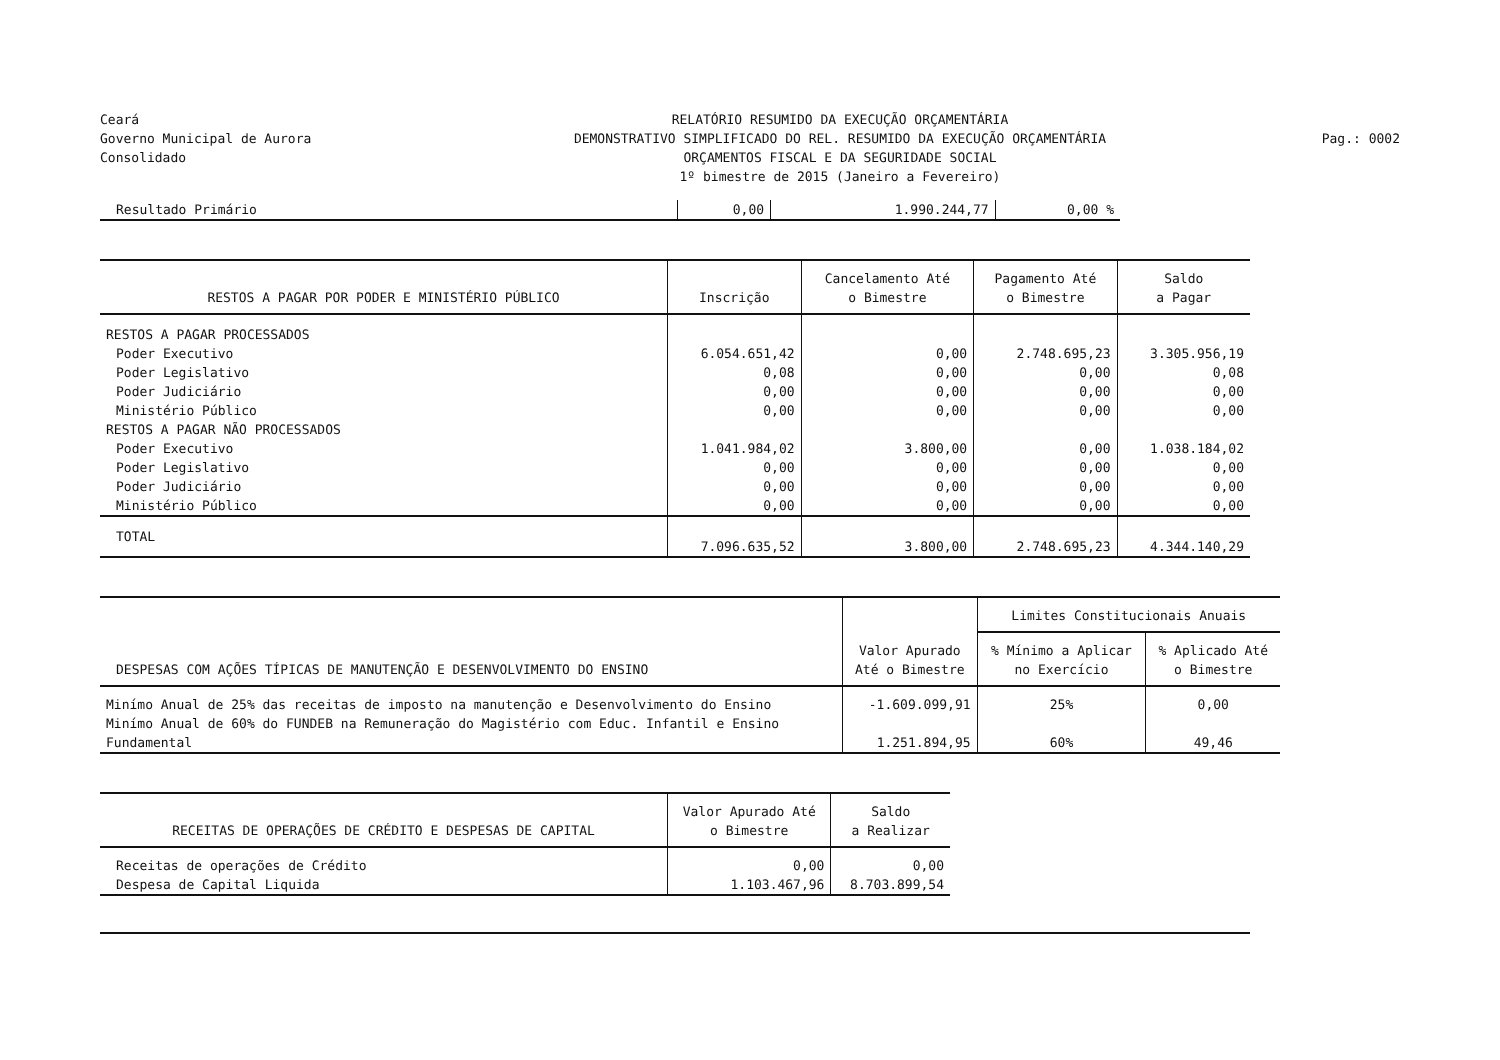Ceará
Governo Municipal de Aurora
Consolidado
RELATÓRIO RESUMIDO DA EXECUÇÃO ORÇAMENTÁRIA
DEMONSTRATIVO SIMPLIFICADO DO REL. RESUMIDO DA EXECUÇÃO ORÇAMENTÁRIA
ORÇAMENTOS FISCAL E DA SEGURIDADE SOCIAL
1º bimestre de 2015 (Janeiro a Fevereiro)
Pag.: 0002
| Resultado Primário | 0,00 | 1.990.244,77 | 0,00 % |
| RESTOS A PAGAR POR PODER E MINISTÉRIO PÚBLICO | Inscrição | Cancelamento Até o Bimestre | Pagamento Até o Bimestre | Saldo a Pagar |
| --- | --- | --- | --- | --- |
| RESTOS A PAGAR PROCESSADOS | | | | |
| Poder Executivo | 6.054.651,42 | 0,00 | 2.748.695,23 | 3.305.956,19 |
| Poder Legislativo | 0,08 | 0,00 | 0,00 | 0,08 |
| Poder Judiciário | 0,00 | 0,00 | 0,00 | 0,00 |
| Ministério Público | 0,00 | 0,00 | 0,00 | 0,00 |
| RESTOS A PAGAR NÃO PROCESSADOS | | | | |
| Poder Executivo | 1.041.984,02 | 3.800,00 | 0,00 | 1.038.184,02 |
| Poder Legislativo | 0,00 | 0,00 | 0,00 | 0,00 |
| Poder Judiciário | 0,00 | 0,00 | 0,00 | 0,00 |
| Ministério Público | 0,00 | 0,00 | 0,00 | 0,00 |
| TOTAL | 7.096.635,52 | 3.800,00 | 2.748.695,23 | 4.344.140,29 |
| DESPESAS COM AÇÕES TÍPICAS DE MANUTENÇÃO E DESENVOLVIMENTO DO ENSINO | Valor Apurado Até o Bimestre | Limites Constitucionais Anuais | |
| --- | --- | --- | --- |
| | | % Mínimo a Aplicar no Exercício | % Aplicado Até o Bimestre |
| Minímo Anual de 25% das receitas de imposto na manutenção e Desenvolvimento do Ensino | -1.609.099,91 | 25% | 0,00 |
| Minímo Anual de 60% do FUNDEB na Remuneração do Magistério com Educ. Infantil e Ensino Fundamental | 1.251.894,95 | 60% | 49,46 |
| RECEITAS DE OPERAÇÕES DE CRÉDITO E DESPESAS DE CAPITAL | Valor Apurado Até o Bimestre | Saldo a Realizar |
| --- | --- | --- |
| Receitas de operações de Crédito | 0,00 | 0,00 |
| Despesa de Capital Liquida | 1.103.467,96 | 8.703.899,54 |